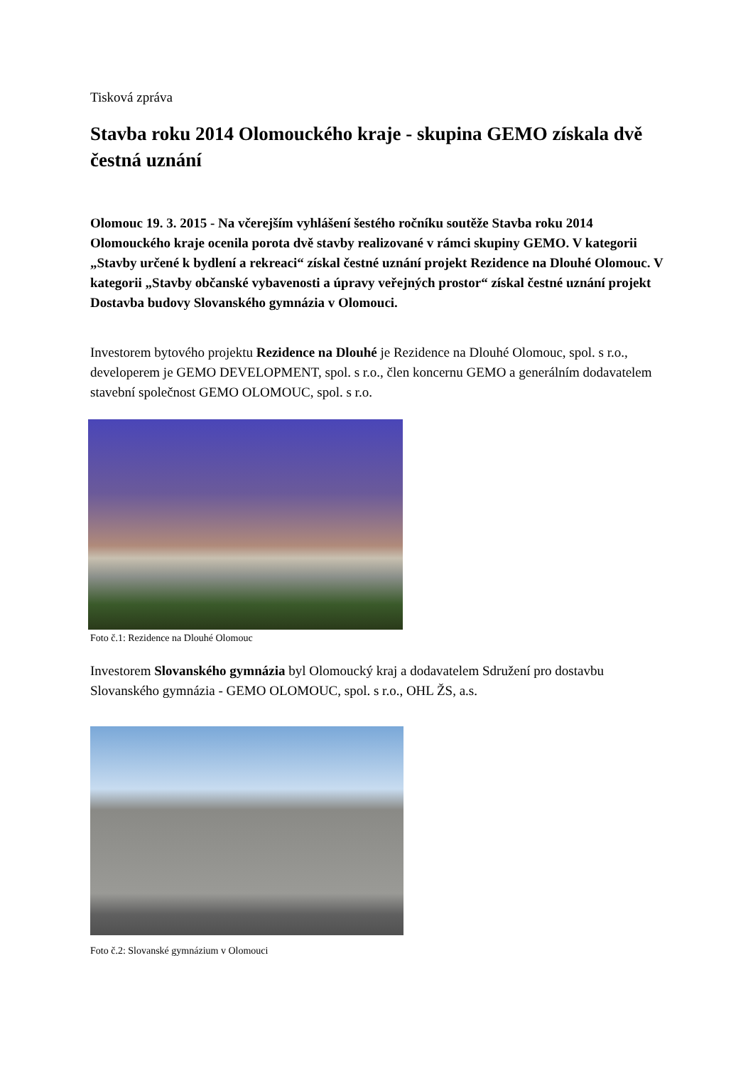Tisková zpráva
Stavba roku 2014 Olomouckého kraje - skupina GEMO získala dvě čestná uznání
Olomouc 19. 3. 2015 - Na včerejším vyhlášení šestého ročníku soutěže Stavba roku 2014 Olomouckého kraje ocenila porota dvě stavby realizované v rámci skupiny GEMO. V kategorii „Stavby určené k bydlení a rekreaci“ získal čestné uznání projekt Rezidence na Dlouhé Olomouc. V kategorii „Stavby občanské vybavenosti a úpravy veřejných prostor“ získal čestné uznání projekt Dostavba budovy Slovanského gymnázia v Olomouci.
Investorem bytového projektu Rezidence na Dlouhé je Rezidence na Dlouhé Olomouc, spol. s r.o., developerem je GEMO DEVELOPMENT, spol. s r.o., člen koncernu GEMO a generálním dodavatelem stavební společnost GEMO OLOMOUC, spol. s r.o.
Foto č.1: Rezidence na Dlouhé Olomouc
Investorem Slovanského gymnázia byl Olomoucký kraj a dodavatelem Sdružení pro dostavbu Slovanského gymnázia - GEMO OLOMOUC, spol. s r.o., OHL ŽS, a.s.
Foto č.2: Slovanské gymnázium v Olomouci